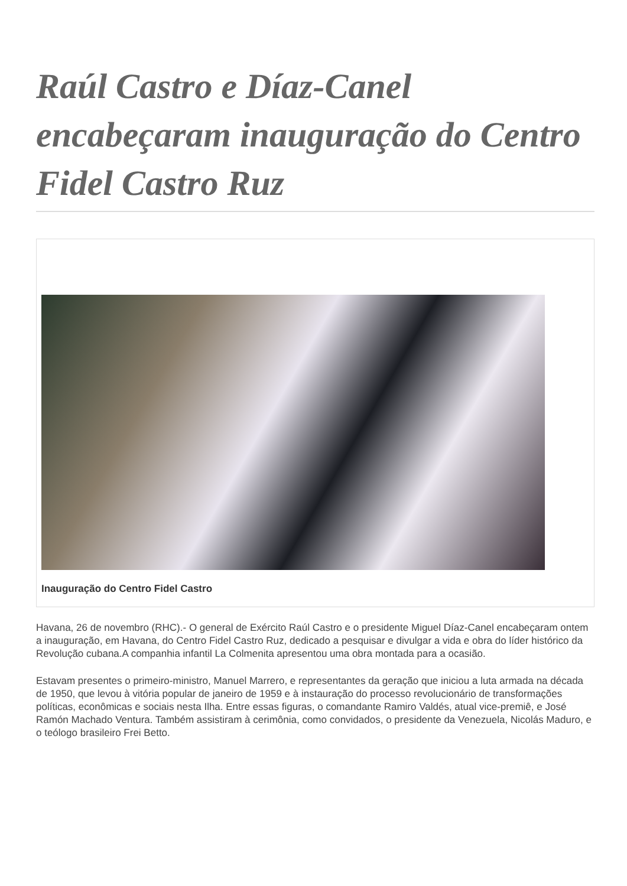Raúl Castro e Díaz-Canel encabeçaram inauguração do Centro Fidel Castro Ruz
Inauguração do Centro Fidel Castro
Havana, 26 de novembro (RHC).- O general de Exército Raúl Castro e o presidente Miguel Díaz-Canel encabeçaram ontem a inauguração, em Havana, do Centro Fidel Castro Ruz, dedicado a pesquisar e divulgar a vida e obra do líder histórico da Revolução cubana.A companhia infantil La Colmenita apresentou uma obra montada para a ocasião.
Estavam presentes o primeiro-ministro, Manuel Marrero, e representantes da geração que iniciou a luta armada na década de 1950, que levou à vitória popular de janeiro de 1959 e à instauração do processo revolucionário de transformações políticas, econômicas e sociais nesta Ilha. Entre essas figuras, o comandante Ramiro Valdés, atual vice-premiê, e José Ramón Machado Ventura. Também assistiram à cerimônia, como convidados, o presidente da Venezuela, Nicolás Maduro, e o teólogo brasileiro Frei Betto.